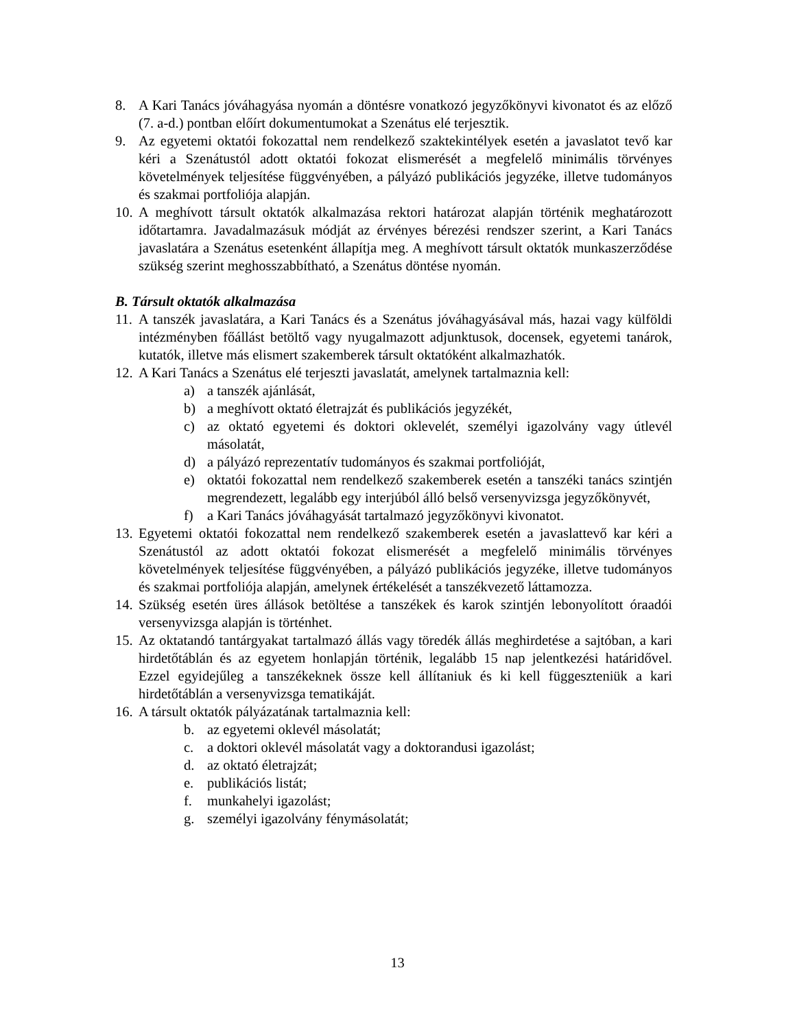8. A Kari Tanács jóváhagyása nyomán a döntésre vonatkozó jegyzőkönyvi kivonatot és az előző (7. a-d.) pontban előírt dokumentumokat a Szenátus elé terjesztik.
9. Az egyetemi oktatói fokozattal nem rendelkező szaktekintélyek esetén a javaslatot tevő kar kéri a Szenátustól adott oktatói fokozat elismerését a megfelelő minimális törvényes követelmények teljesítése függvényében, a pályázó publikációs jegyzéke, illetve tudományos és szakmai portfoliója alapján.
10.
A meghívott társult oktatók alkalmazása rektori határozat alapján történik meghatározott időtartamra. Javadalmazásuk módját az érvényes bérezési rendszer szerint, a Kari Tanács javaslatára a Szenátus esetenként állapítja meg. A meghívott társult oktatók munkaszerződése szükség szerint meghosszabbítható, a Szenátus döntése nyomán.
B. Társult oktatók alkalmazása
11.
A tanszék javaslatára, a Kari Tanács és a Szenátus jóváhagyásával más, hazai vagy külföldi intézményben főállást betöltő vagy nyugalmazott adjunktusok, docensek, egyetemi tanárok, kutatók, illetve más elismert szakemberek társult oktatóként alkalmazhatók.
12.
A Kari Tanács a Szenátus elé terjeszti javaslatát, amelynek tartalmaznia kell:
a) a tanszék ajánlását,
b) a meghívott oktató életrajzát és publikációs jegyzékét,
c) az oktató egyetemi és doktori oklevelét, személyi igazolvány vagy útlevél másolatát,
d) a pályázó reprezentatív tudományos és szakmai portfolióját,
e) oktatói fokozattal nem rendelkező szakemberek esetén a tanszéki tanács szintjén megrendezett, legalább egy interjúból álló belső versenyvizsga jegyzőkönyvét,
f) a Kari Tanács jóváhagyását tartalmazó jegyzőkönyvi kivonatot.
13.
Egyetemi oktatói fokozattal nem rendelkező szakemberek esetén a javaslattevő kar kéri a Szenátustól az adott oktatói fokozat elismerését a megfelelő minimális törvényes követelmények teljesítése függvényében, a pályázó publikációs jegyzéke, illetve tudományos és szakmai portfoliója alapján, amelynek értékelését a tanszékvezető láttamozza.
14.
Szükség esetén üres állások betöltése a tanszékek és karok szintjén lebonyolított óraadói versenyvizsga alapján is történhet.
15.
Az oktatandó tantárgyakat tartalmazó állás vagy töredék állás meghirdetése a sajtóban, a kari hirdetőtáblán és az egyetem honlapján történik, legalább 15 nap jelentkezési határidővel. Ezzel egyidejűleg a tanszékeknek össze kell állítaniuk és ki kell függeszteniük a kari hirdetőtáblán a versenyvizsga tematikáját.
16.
A társult oktatók pályázatának tartalmaznia kell:
b. az egyetemi oklevél másolatát;
c. a doktori oklevél másolatát vagy a doktorandusi igazolást;
d. az oktató életrajzát;
e. publikációs listát;
f. munkahelyi igazolást;
g. személyi igazolvány fénymásolatát;
13